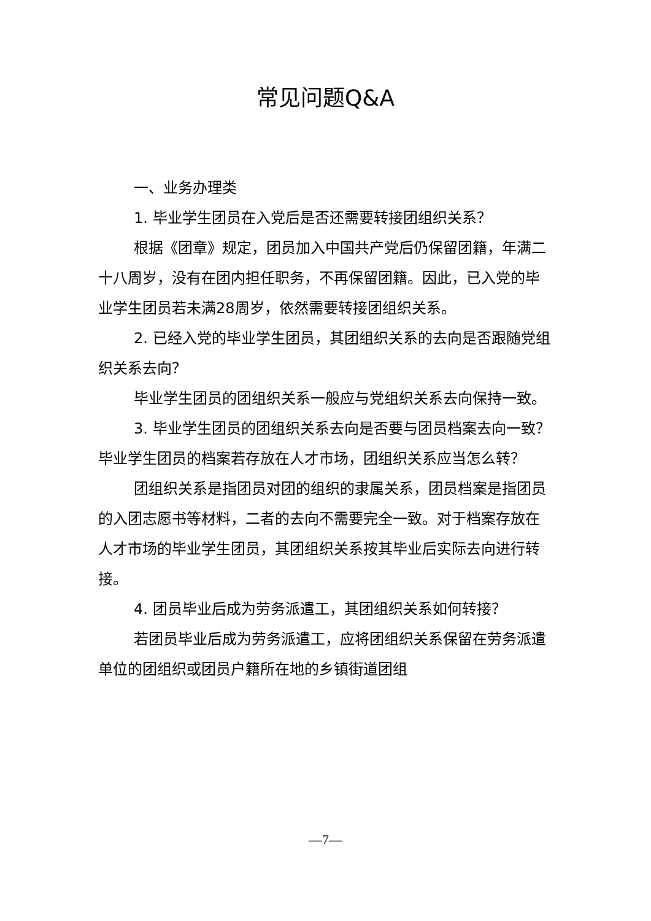常见问题Q&A
一、业务办理类
1. 毕业学生团员在入党后是否还需要转接团组织关系？
根据《团章》规定，团员加入中国共产党后仍保留团籍，年满二十八周岁，没有在团内担任职务，不再保留团籍。因此，已入党的毕业学生团员若未满28周岁，依然需要转接团组织关系。
2. 已经入党的毕业学生团员，其团组织关系的去向是否跟随党组织关系去向？
毕业学生团员的团组织关系一般应与党组织关系去向保持一致。
3. 毕业学生团员的团组织关系去向是否要与团员档案去向一致？毕业学生团员的档案若存放在人才市场，团组织关系应当怎么转？
团组织关系是指团员对团的组织的隶属关系，团员档案是指团员的入团志愿书等材料，二者的去向不需要完全一致。对于档案存放在人才市场的毕业学生团员，其团组织关系按其毕业后实际去向进行转接。
4. 团员毕业后成为劳务派遣工，其团组织关系如何转接？
若团员毕业后成为劳务派遣工，应将团组织关系保留在劳务派遣单位的团组织或团员户籍所在地的乡镇街道团组
—7—